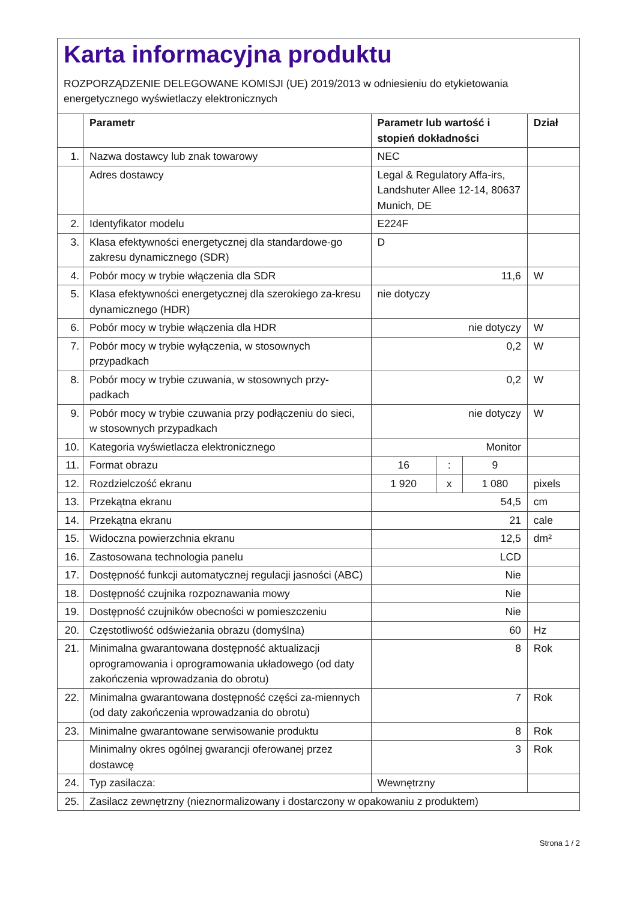Karta informacyjna produktu
ROZPORZĄDZENIE DELEGOWANE KOMISJI (UE) 2019/2013 w odniesieniu do etykietowania energetycznego wyświetlaczy elektronicznych
| | Parametr | Parametr lub wartość i stopień dokładności | | | Dział |
| --- | --- | --- | --- | --- | --- |
| 1. | Nazwa dostawcy lub znak towarowy | NEC | | | |
| | Adres dostawcy | Legal & Regulatory Affa-irs, Landshuter Allee 12-14, 80637 Munich, DE | | | |
| 2. | Identyfikator modelu | E224F | | | |
| 3. | Klasa efektywności energetycznej dla standardowe-go zakresu dynamicznego (SDR) | D | | | |
| 4. | Pobór mocy w trybie włączenia dla SDR | 11,6 | | | W |
| 5. | Klasa efektywności energetycznej dla szerokiego za-kresu dynamicznego (HDR) | nie dotyczy | | | |
| 6. | Pobór mocy w trybie włączenia dla HDR | nie dotyczy | | | W |
| 7. | Pobór mocy w trybie wyłączenia, w stosownych przypadkach | 0,2 | | | W |
| 8. | Pobór mocy w trybie czuwania, w stosownych przy-padkach | 0,2 | | | W |
| 9. | Pobór mocy w trybie czuwania przy podłączeniu do sieci, w stosownych przypadkach | nie dotyczy | | | W |
| 10. | Kategoria wyświetlacza elektronicznego | Monitor | | | |
| 11. | Format obrazu | 16 | : | 9 | |
| 12. | Rozdzielczość ekranu | 1 920 | x | 1 080 | pixels |
| 13. | Przekątna ekranu | 54,5 | | | cm |
| 14. | Przekątna ekranu | 21 | | | cale |
| 15. | Widoczna powierzchnia ekranu | 12,5 | | | dm² |
| 16. | Zastosowana technologia panelu | LCD | | | |
| 17. | Dostępność funkcji automatycznej regulacji jasności (ABC) | Nie | | | |
| 18. | Dostępność czujnika rozpoznawania mowy | Nie | | | |
| 19. | Dostępność czujników obecności w pomieszczeniu | Nie | | | |
| 20. | Częstotliwość odświeżania obrazu (domyślna) | 60 | | | Hz |
| 21. | Minimalna gwarantowana dostępność aktualizacji oprogramowania i oprogramowania układowego (od daty zakończenia wprowadzania do obrotu) | 8 | | | Rok |
| 22. | Minimalna gwarantowana dostępność części za-miennych (od daty zakończenia wprowadzania do obrotu) | 7 | | | Rok |
| 23. | Minimalne gwarantowane serwisowanie produktu | 8 | | | Rok |
| | Minimalny okres ogólnej gwarancji oferowanej przez dostawcę | 3 | | | Rok |
| 24. | Typ zasilacza: | Wewnętrzny | | | |
| 25. | Zasilacz zewnętrzny (nieznormalizowany i dostarczony w opakowaniu z produktem) | | | | |
Strona 1 / 2